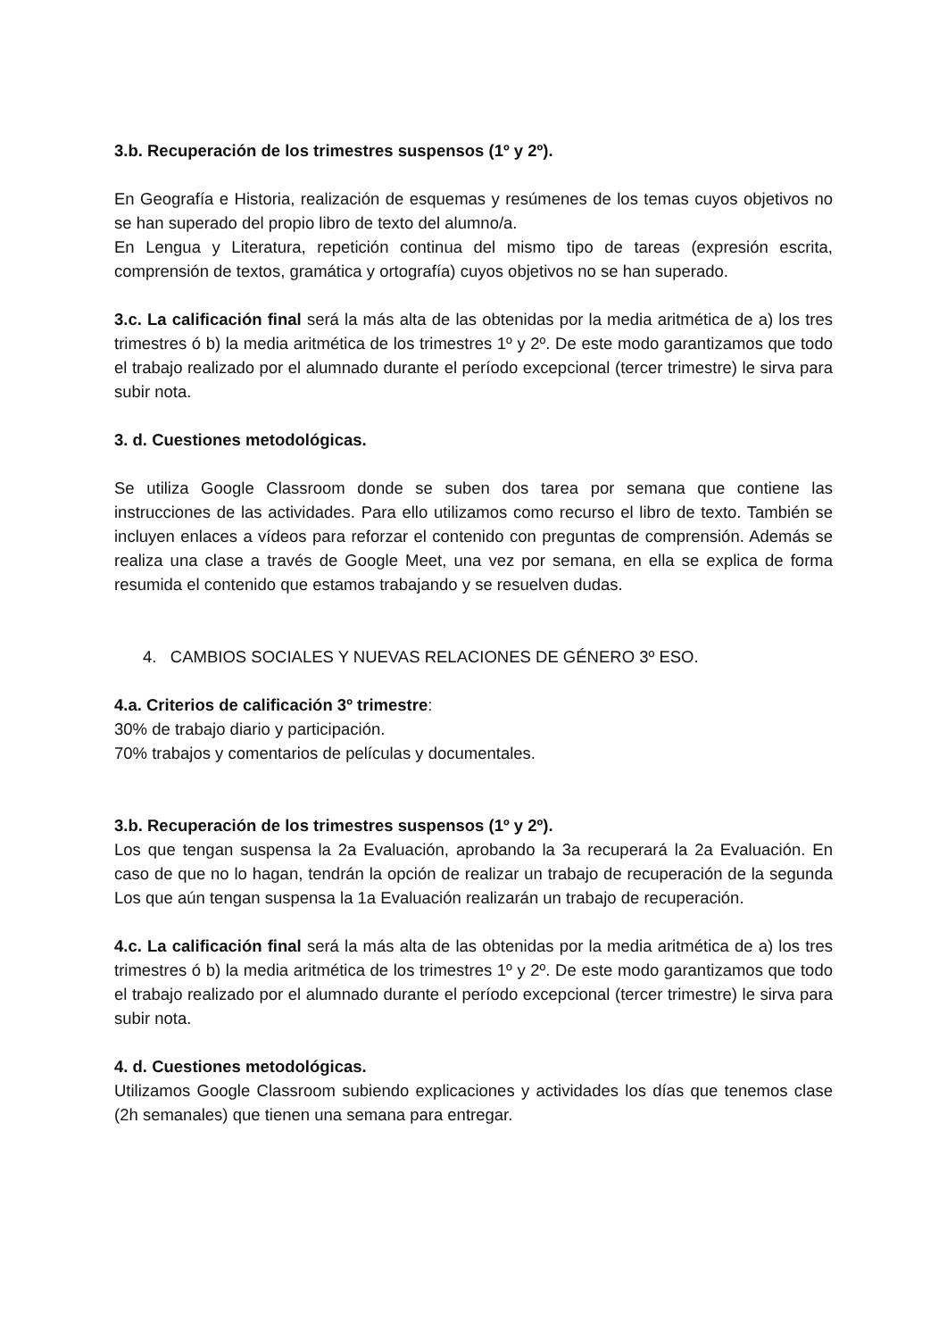3.b. Recuperación de los trimestres suspensos (1º y 2º).
En Geografía e Historia, realización de esquemas y resúmenes de los temas cuyos objetivos no se han superado del propio libro de texto del alumno/a.
En Lengua y Literatura, repetición continua del mismo tipo de tareas (expresión escrita, comprensión de textos, gramática y ortografía) cuyos objetivos no se han superado.
3.c. La calificación final será la más alta de las obtenidas por la media aritmética de a) los tres trimestres ó b) la media aritmética de los trimestres 1º y 2º. De este modo garantizamos que todo el trabajo realizado por el alumnado durante el período excepcional (tercer trimestre) le sirva para subir nota.
3. d. Cuestiones metodológicas.
Se utiliza Google Classroom donde se suben dos tarea por semana que contiene las instrucciones de las actividades. Para ello utilizamos como recurso el libro de texto. También se incluyen enlaces a vídeos para reforzar el contenido con preguntas de comprensión. Además se realiza una clase a través de Google Meet, una vez por semana, en ella se explica de forma resumida el contenido que estamos trabajando y se resuelven dudas.
4. CAMBIOS SOCIALES Y NUEVAS RELACIONES DE GÉNERO 3º ESO.
4.a. Criterios de calificación 3º trimestre:
30% de trabajo diario y participación.
70% trabajos y comentarios de películas y documentales.
3.b. Recuperación de los trimestres suspensos (1º y 2º).
Los que tengan suspensa la 2a Evaluación, aprobando la 3a recuperará la 2a Evaluación. En caso de que no lo hagan, tendrán la opción de realizar un trabajo de recuperación de la segunda Los que aún tengan suspensa la 1a Evaluación realizarán un trabajo de recuperación.
4.c. La calificación final será la más alta de las obtenidas por la media aritmética de a) los tres trimestres ó b) la media aritmética de los trimestres 1º y 2º. De este modo garantizamos que todo el trabajo realizado por el alumnado durante el período excepcional (tercer trimestre) le sirva para subir nota.
4. d. Cuestiones metodológicas.
Utilizamos Google Classroom subiendo explicaciones y actividades los días que tenemos clase (2h semanales) que tienen una semana para entregar.